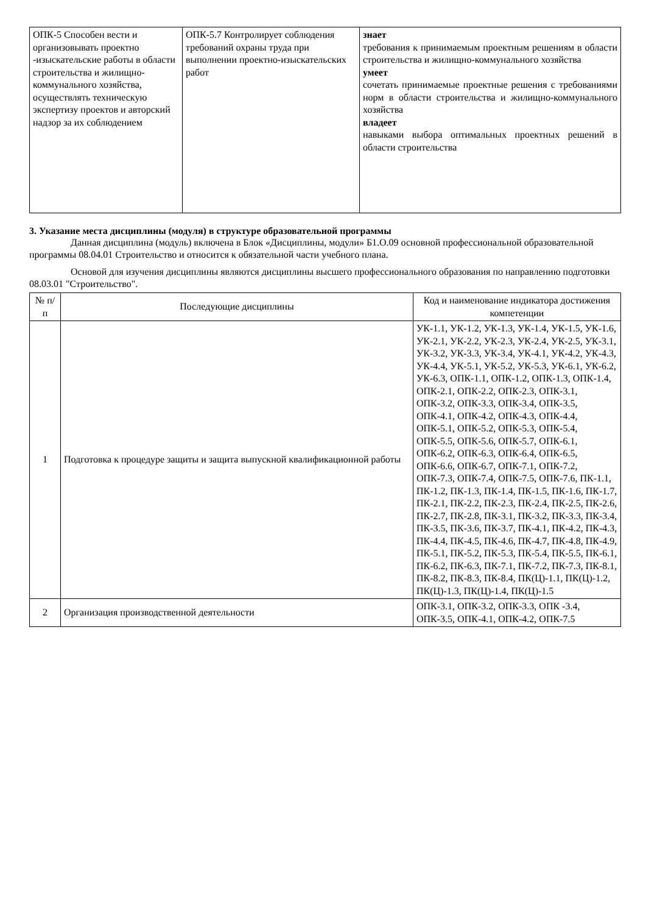| ОПК-5 Способен вести и организовывать проектно -изыскательские работы в области строительства и жилищно-коммунального хозяйства, осуществлять техническую экспертизу проектов и авторский надзор за их соблюдением | ОПК-5.7 Контролирует соблюдения требований охраны труда при выполнении проектно-изыскательских работ | знает требования к принимаемым проектным решениям в области строительства и жилищно-коммунального хозяйства умеет сочетать принимаемые проектные решения с требованиями норм в области строительства и жилищно-коммунального хозяйства владеет навыками выбора оптимальных проектных решений в области строительства |
3. Указание места дисциплины (модуля) в структуре образовательной программы
Данная дисциплина (модуль) включена в Блок «Дисциплины, модули» Б1.О.09 основной профессиональной образовательной программы 08.04.01 Строительство и относится к обязательной части учебного плана.
Основой для изучения дисциплины являются дисциплины высшего профессионального образования по направлению подготовки 08.03.01 "Строительство".
| № п/п | Последующие дисциплины | Код и наименование индикатора достижения компетенции |
| --- | --- | --- |
| 1 | Подготовка к процедуре защиты и защита выпускной квалификационной работы | УК-1.1, УК-1.2, УК-1.3, УК-1.4, УК-1.5, УК-1.6, УК-2.1, УК-2.2, УК-2.3, УК-2.4, УК-2.5, УК-3.1, УК-3.2, УК-3.3, УК-3.4, УК-4.1, УК-4.2, УК-4.3, УК-4.4, УК-5.1, УК-5.2, УК-5.3, УК-6.1, УК-6.2, УК-6.3, ОПК-1.1, ОПК-1.2, ОПК-1.3, ОПК-1.4, ОПК-2.1, ОПК-2.2, ОПК-2.3, ОПК-3.1, ОПК-3.2, ОПК-3.3, ОПК-3.4, ОПК-3.5, ОПК-4.1, ОПК-4.2, ОПК-4.3, ОПК-4.4, ОПК-5.1, ОПК-5.2, ОПК-5.3, ОПК-5.4, ОПК-5.5, ОПК-5.6, ОПК-5.7, ОПК-6.1, ОПК-6.2, ОПК-6.3, ОПК-6.4, ОПК-6.5, ОПК-6.6, ОПК-6.7, ОПК-7.1, ОПК-7.2, ОПК-7.3, ОПК-7.4, ОПК-7.5, ОПК-7.6, ПК-1.1, ПК-1.2, ПК-1.3, ПК-1.4, ПК-1.5, ПК-1.6, ПК-1.7, ПК-2.1, ПК-2.2, ПК-2.3, ПК-2.4, ПК-2.5, ПК-2.6, ПК-2.7, ПК-2.8, ПК-3.1, ПК-3.2, ПК-3.3, ПК-3.4, ПК-3.5, ПК-3.6, ПК-3.7, ПК-4.1, ПК-4.2, ПК-4.3, ПК-4.4, ПК-4.5, ПК-4.6, ПК-4.7, ПК-4.8, ПК-4.9, ПК-5.1, ПК-5.2, ПК-5.3, ПК-5.4, ПК-5.5, ПК-6.1, ПК-6.2, ПК-6.3, ПК-7.1, ПК-7.2, ПК-7.3, ПК-8.1, ПК-8.2, ПК-8.3, ПК-8.4, ПК(Ц)-1.1, ПК(Ц)-1.2, ПК(Ц)-1.3, ПК(Ц)-1.4, ПК(Ц)-1.5 |
| 2 | Организация производственной деятельности | ОПК-3.1, ОПК-3.2, ОПК-3.3, ОПК -3.4, ОПК-3.5, ОПК-4.1, ОПК-4.2, ОПК-7.5 |